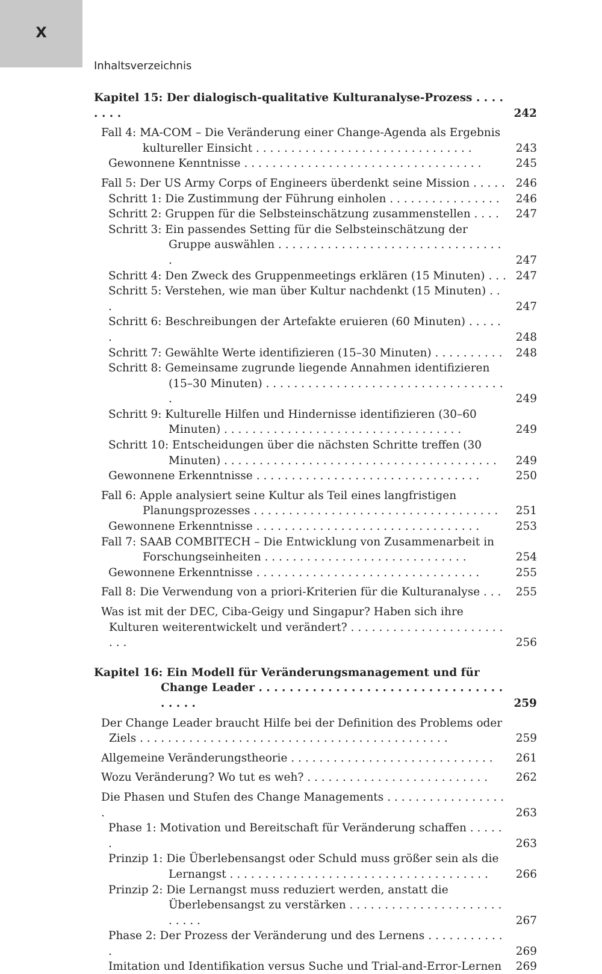X
Inhaltsverzeichnis
Kapitel 15: Der dialogisch-qualitative Kulturanalyse-Prozess . . . . . . . .
242
Fall 4: MA-COM – Die Veränderung einer Change-Agenda als Ergebnis kultureller Einsicht . . . . . . . . . . . . . . . . . . . . . . . . . . . . . . .
243
Gewonnene Kenntnisse . . . . . . . . . . . . . . . . . . . . . . . . . . . . . . . . . .
245
Fall 5: Der US Army Corps of Engineers überdenkt seine Mission . . . . .
246
Schritt 1: Die Zustimmung der Führung einholen . . . . . . . . . . . . . . . .
246
Schritt 2: Gruppen für die Selbsteinschätzung zusammenstellen . . . .
247
Schritt 3: Ein passendes Setting für die Selbsteinschätzung der Gruppe auswählen . . . . . . . . . . . . . . . . . . . . . . . . . . . . . . . . .
247
Schritt 4: Den Zweck des Gruppenmeetings erklären (15 Minuten) . . .
247
Schritt 5: Verstehen, wie man über Kultur nachdenkt (15 Minuten) . . .
247
Schritt 6: Beschreibungen der Artefakte eruieren (60 Minuten) . . . . . .
248
Schritt 7: Gewählte Werte identifizieren (15–30 Minuten) . . . . . . . . . .
248
Schritt 8: Gemeinsame zugrunde liegende Annahmen identifizieren (15–30 Minuten) . . . . . . . . . . . . . . . . . . . . . . . . . . . . . . . . . . .
249
Schritt 9: Kulturelle Hilfen und Hindernisse identifizieren (30–60 Minuten) . . . . . . . . . . . . . . . . . . . . . . . . . . . . . . . . . .
249
Schritt 10: Entscheidungen über die nächsten Schritte treffen (30 Minuten) . . . . . . . . . . . . . . . . . . . . . . . . . . . . . . . . . . . . . . .
249
Gewonnene Erkenntnisse . . . . . . . . . . . . . . . . . . . . . . . . . . . . . . . .
250
Fall 6: Apple analysiert seine Kultur als Teil eines langfristigen Planungsprozesses . . . . . . . . . . . . . . . . . . . . . . . . . . . . . . . . . . .
251
Gewonnene Erkenntnisse . . . . . . . . . . . . . . . . . . . . . . . . . . . . . . . .
253
Fall 7: SAAB COMBITECH – Die Entwicklung von Zusammenarbeit in Forschungseinheiten . . . . . . . . . . . . . . . . . . . . . . . . . . . . .
254
Gewonnene Erkenntnisse . . . . . . . . . . . . . . . . . . . . . . . . . . . . . . . .
255
Fall 8: Die Verwendung von a priori-Kriterien für die Kulturanalyse . . .
255
Was ist mit der DEC, Ciba-Geigy und Singapur? Haben sich ihre Kulturen weiterentwickelt und verändert? . . . . . . . . . . . . . . . . . . . . . . . . .
256
Kapitel 16: Ein Modell für Veränderungsmanagement und für Change Leader . . . . . . . . . . . . . . . . . . . . . . . . . . . . . . . . . . . . .
259
Der Change Leader braucht Hilfe bei der Definition des Problems oder Ziels . . . . . . . . . . . . . . . . . . . . . . . . . . . . . . . . . . . . . . . . . . . .
259
Allgemeine Veränderungstheorie . . . . . . . . . . . . . . . . . . . . . . . . . . . . .
261
Wozu Veränderung? Wo tut es weh? . . . . . . . . . . . . . . . . . . . . . . . . . .
262
Die Phasen und Stufen des Change Managements . . . . . . . . . . . . . . . . . .
263
Phase 1: Motivation und Bereitschaft für Veränderung schaffen . . . . . .
263
Prinzip 1: Die Überlebensangst oder Schuld muss größer sein als die Lernangst . . . . . . . . . . . . . . . . . . . . . . . . . . . . . . . . . . . . .
266
Prinzip 2: Die Lernangst muss reduziert werden, anstatt die Überlebensangst zu verstärken . . . . . . . . . . . . . . . . . . . . . . . . . . .
267
Phase 2: Der Prozess der Veränderung und des Lernens . . . . . . . . . . . .
269
Imitation und Identifikation versus Suche und Trial-and-Error-Lernen
269